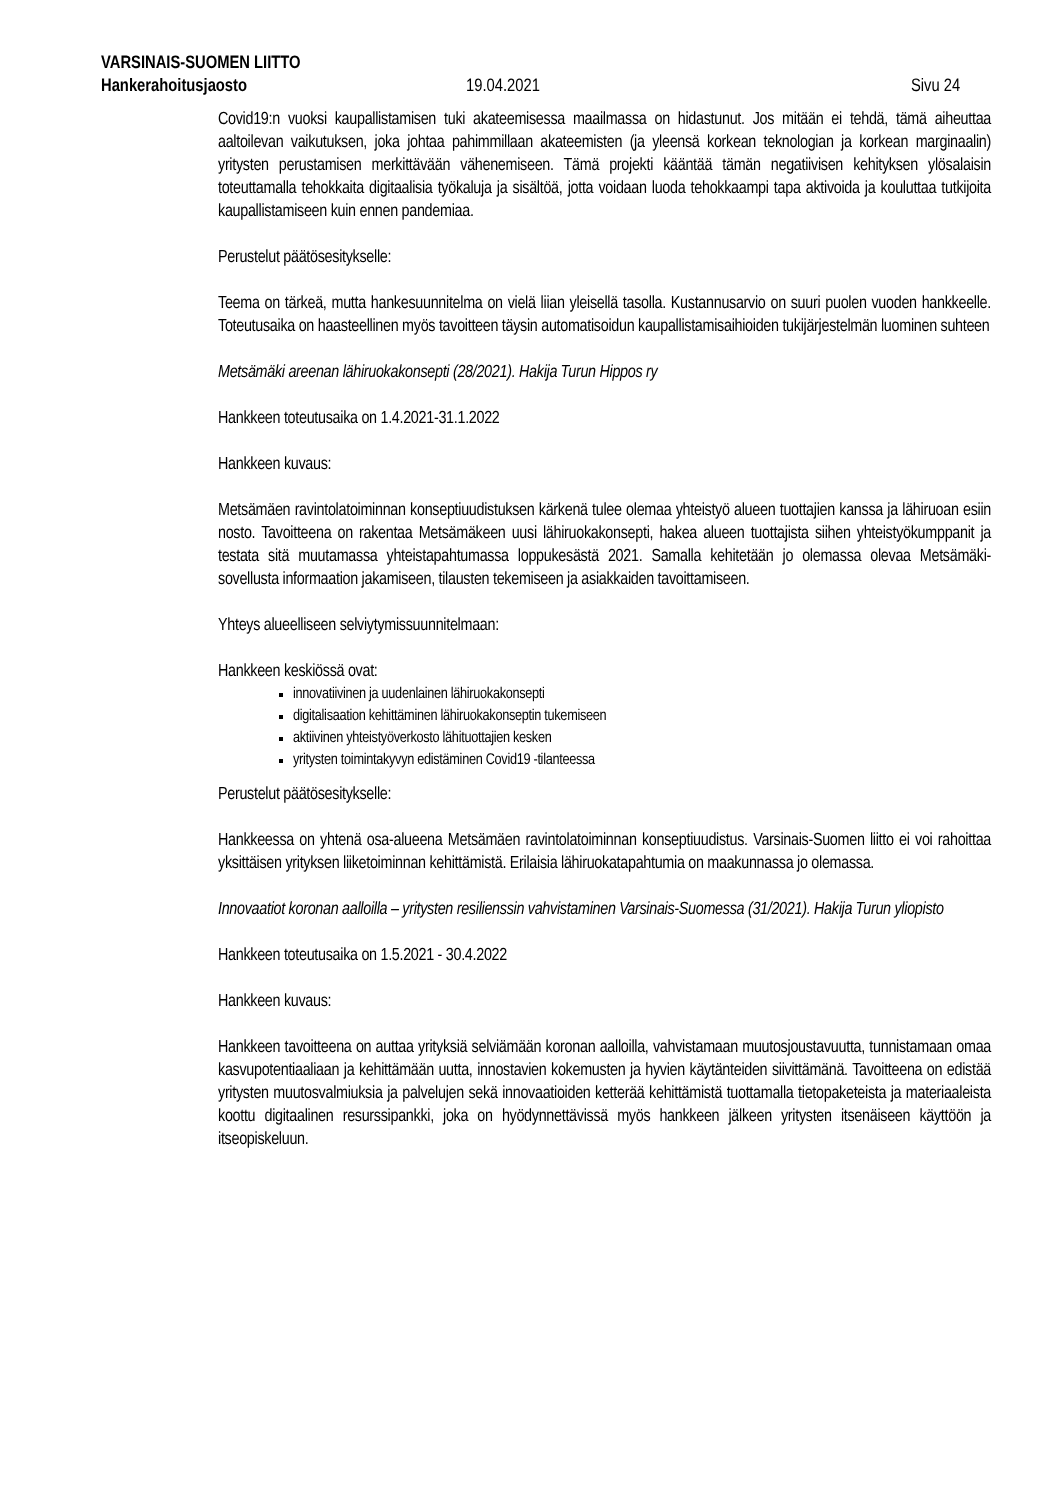VARSINAIS-SUOMEN LIITTO
Hankerahoitusjaosto 19.04.2021 Sivu 24
Covid19:n vuoksi kaupallistamisen tuki akateemisessa maailmassa on hidastunut. Jos mitään ei tehdä, tämä aiheuttaa aaltoilevan vaikutuksen, joka johtaa pahimmillaan akateemisten (ja yleensä korkean teknologian ja korkean marginaalin) yritysten perustamisen merkittävään vähenemiseen. Tämä projekti kääntää tämän negatiivisen kehityksen ylösalaisin toteuttamalla tehokkaita digitaalisia työkaluja ja sisältöä, jotta voidaan luoda tehokkaampi tapa aktivoida ja kouluttaa tutkijoita kaupallistamiseen kuin ennen pandemiaa.
Perustelut päätösesitykselle:
Teema on tärkeä, mutta hankesuunnitelma on vielä liian yleisellä tasolla. Kustannusarvio on suuri puolen vuoden hankkeelle. Toteutusaika on haasteellinen myös tavoitteen täysin automatisoidun kaupallistamisaihioiden tukijärjestelmän luominen suhteen
Metsämäki areenan lähiruokakonsepti (28/2021). Hakija Turun Hippos ry
Hankkeen toteutusaika on 1.4.2021-31.1.2022
Hankkeen kuvaus:
Metsämäen ravintolatoiminnan konseptiuudistuksen kärkenä tulee olemaa yhteistyö alueen tuottajien kanssa ja lähiruoan esiin nosto. Tavoitteena on rakentaa Metsämäkeen uusi lähiruokakonsepti, hakea alueen tuottajista siihen yhteistyökumppanit ja testata sitä muutamassa yhteistapahtumassa loppukesästä 2021. Samalla kehitetään jo olemassa olevaa Metsämäki-sovellusta informaation jakamiseen, tilausten tekemiseen ja asiakkaiden tavoittamiseen.
Yhteys alueelliseen selviytymissuunnitelmaan:
Hankkeen keskiössä ovat:
innovatiivinen ja uudenlainen lähiruokakonsepti
digitalisaation kehittäminen lähiruokakonseptin tukemiseen
aktiivinen yhteistyöverkosto lähituottajien kesken
yritysten toimintakyvyn edistäminen Covid19 -tilanteessa
Perustelut päätösesitykselle:
Hankkeessa on yhtenä osa-alueena Metsämäen ravintolatoiminnan konseptiuudistus. Varsinais-Suomen liitto ei voi rahoittaa yksittäisen yrityksen liiketoiminnan kehittämistä. Erilaisia lähiruokatapahtumia on maakunnassa jo olemassa.
Innovaatiot koronan aalloilla – yritysten resilienssin vahvistaminen Varsinais-Suomessa (31/2021). Hakija Turun yliopisto
Hankkeen toteutusaika on 1.5.2021 - 30.4.2022
Hankkeen kuvaus:
Hankkeen tavoitteena on auttaa yrityksiä selviämään koronan aalloilla, vahvistamaan muutosjoustavuutta, tunnistamaan omaa kasvupotentiaaliaan ja kehittämään uutta, innostavien kokemusten ja hyvien käytänteiden siivittämänä. Tavoitteena on edistää yritysten muutosvalmiuksia ja palvelujen sekä innovaatioiden ketterää kehittämistä tuottamalla tietopaketeista ja materiaaleista koottu digitaalinen resurssipankki, joka on hyödynnettävissä myös hankkeen jälkeen yritysten itsenäiseen käyttöön ja itseopiskeluun.